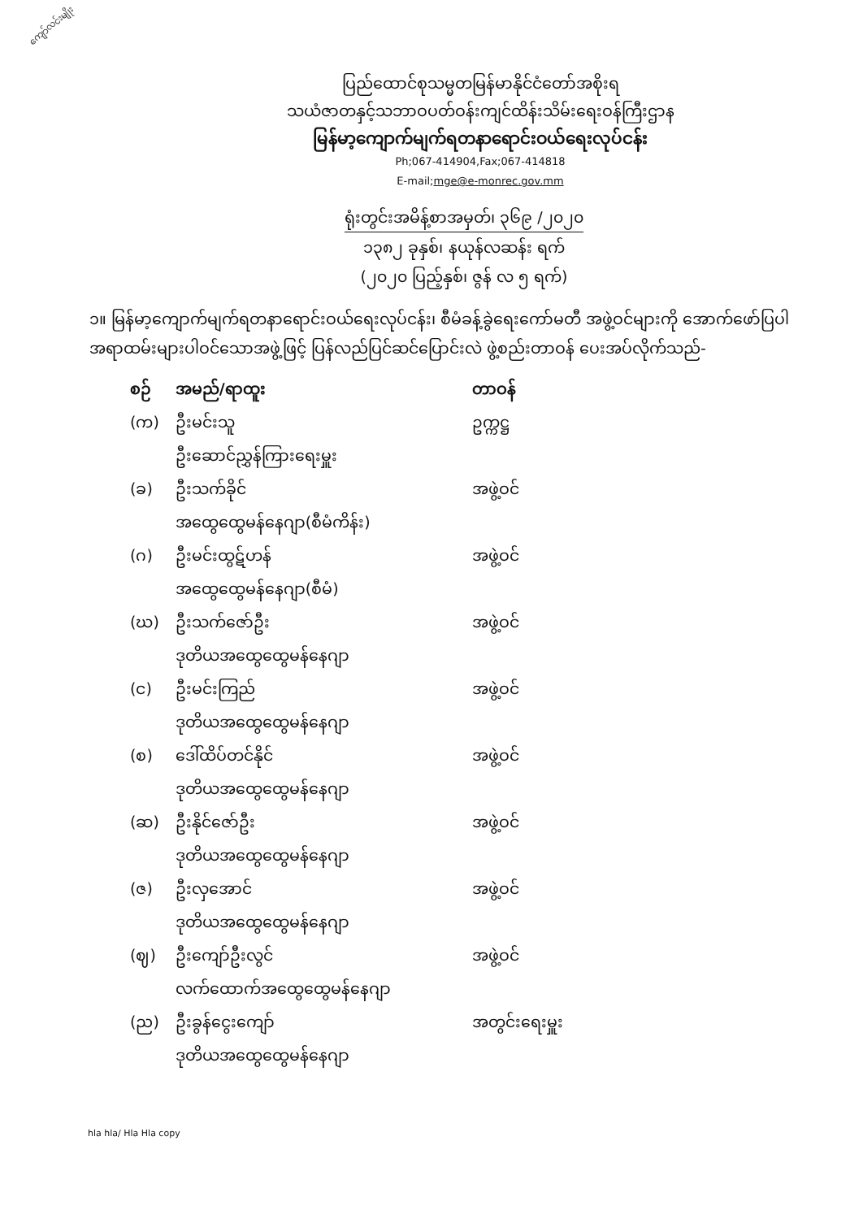ကျော်လင်းမျိုး
ပြည်ထောင်စုသမ္မတမြန်မာနိုင်ငံတော်အစိုးရ
သယံဇာတနှင့်သဘာဝပတ်ဝန်းကျင်ထိန်းသိမ်းရေးဝန်ကြီးဌာန
မြန်မာ့ကျောက်မျက်ရတနာရောင်းဝယ်ရေးလုပ်ငန်း
Ph;067-414904,Fax;067-414818
E-mail;mge@e-monrec.gov.mm
ရုံးတွင်းအမိန့်စာအမှတ်၊ ၃၆၉ /၂၀၂၀
၁၃၈၂ ခုနှစ်၊ နယုန်လဆန်း ရက်
(၂၀၂၀ ပြည့်နှစ်၊ ဇွန် လ ၅ ရက်)
၁။ မြန်မာ့ကျောက်မျက်ရတနာရောင်းဝယ်ရေးလုပ်ငန်း၊ စီမံခန့်ခွဲရေးကော်မတီ အဖွဲ့ဝင်များကို အောက်ဖော်ပြပါ အရာထမ်းများပါဝင်သောအဖွဲ့ဖြင့် ပြန်လည်ပြင်ဆင်ပြောင်းလဲ ဖွဲ့စည်းတာဝန် ပေးအပ်လိုက်သည်-
| စဉ် | အမည်/ရာထူး | တာဝန် |
| --- | --- | --- |
| (က) | ဦးမင်းသူ | ဥက္ကဋ္ဌ |
| | ဦးဆောင်ညွှန်ကြားရေးမှူး | |
| (ခ) | ဦးသက်ခိုင် | အဖွဲ့ဝင် |
| | အထွေထွေမန်နေဂျာ(စီမံကိန်း) | |
| (ဂ) | ဦးမင်းထွဋ်ဟန် | အဖွဲ့ဝင် |
| | အထွေထွေမန်နေဂျာ(စီမံ) | |
| (ဃ) | ဦးသက်ဇော်ဦး | အဖွဲ့ဝင် |
| | ဒုတိယအထွေထွေမန်နေဂျာ | |
| (င) | ဦးမင်းကြည် | အဖွဲ့ဝင် |
| | ဒုတိယအထွေထွေမန်နေဂျာ | |
| (စ) | ဒေါ်ထိပ်တင်နိုင် | အဖွဲ့ဝင် |
| | ဒုတိယအထွေထွေမန်နေဂျာ | |
| (ဆ) | ဦးနိုင်ဇော်ဦး | အဖွဲ့ဝင် |
| | ဒုတိယအထွေထွေမန်နေဂျာ | |
| (ဇ) | ဦးလှအောင် | အဖွဲ့ဝင် |
| | ဒုတိယအထွေထွေမန်နေဂျာ | |
| (ဈ) | ဦးကျော်ဦးလွင် | အဖွဲ့ဝင် |
| | လက်ထောက်အထွေထွေမန်နေဂျာ | |
| (ည) | ဦးခွန်ငွေးကျော် | အတွင်းရေးမှူး |
| | ဒုတိယအထွေထွေမန်နေဂျာ | |
hla hla/ Hla Hla copy